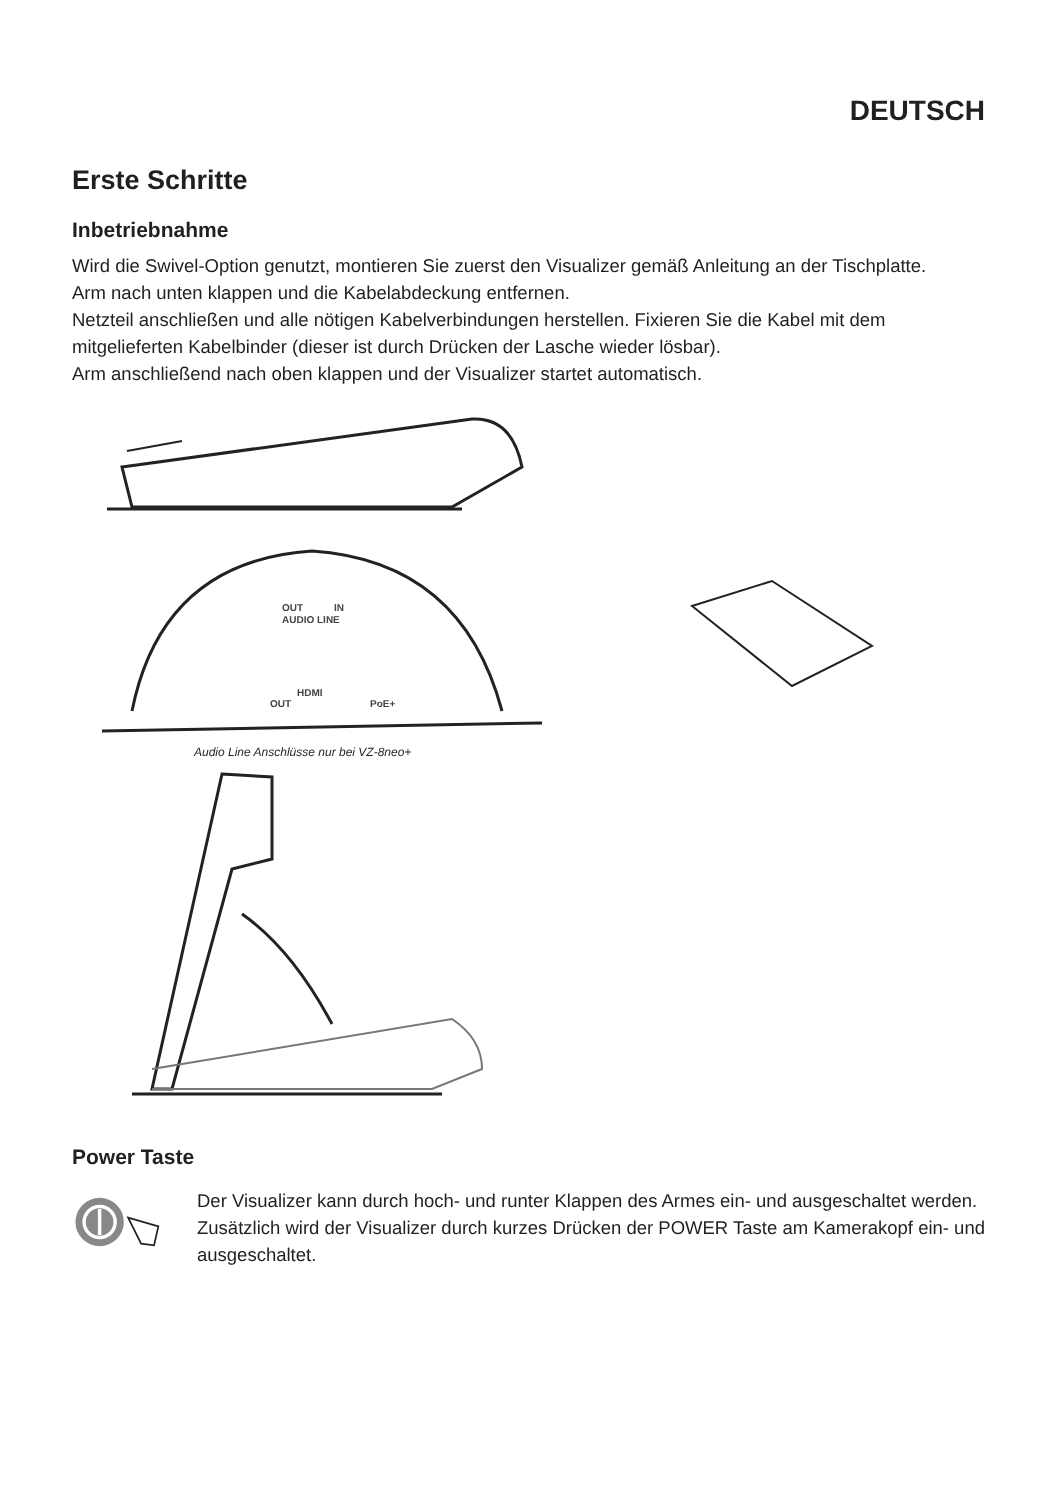DEUTSCH
Erste Schritte
Inbetriebnahme
Wird die Swivel-Option genutzt, montieren Sie zuerst den Visualizer gemäß Anleitung an der Tischplatte.
Arm nach unten klappen und die Kabelabdeckung entfernen.
Netzteil anschließen und alle nötigen Kabelverbindungen herstellen. Fixieren Sie die Kabel mit dem mitgelieferten Kabelbinder (dieser ist durch Drücken der Lasche wieder lösbar).
Arm anschließend nach oben klappen und der Visualizer startet automatisch.
OUT
IN
AUDIO LINE
HDMI
OUT
PoE+
Audio Line Anschlüsse nur bei VZ-8neo+
Power Taste
Der Visualizer kann durch hoch- und runter Klappen des Armes ein- und ausgeschaltet werden.
Zusätzlich wird der Visualizer durch kurzes Drücken der POWER Taste am Kamerakopf ein- und ausgeschaltet.